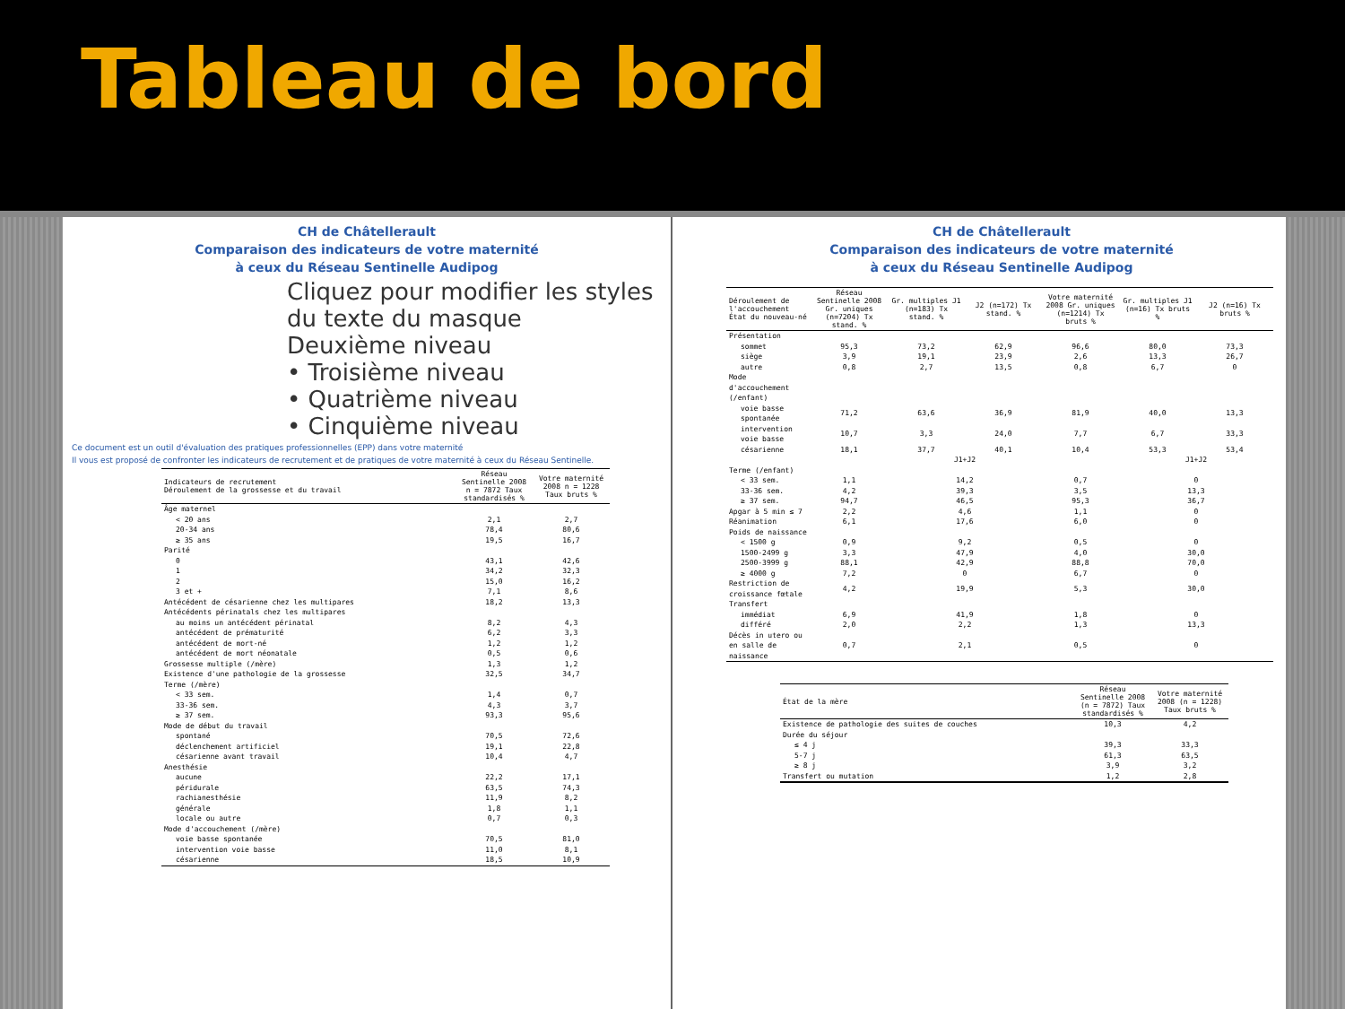Tableau de bord
CH de Châtellerault
Comparaison des indicateurs de votre maternité
à ceux du Réseau Sentinelle Audipog
Cliquez pour modifier les styles du texte du masque
Deuxième niveau
• Troisième niveau
• Quatrième niveau
• Cinquième niveau
Ce document est un outil d'évaluation des pratiques professionnelles (EPP) dans votre maternité
Il vous est proposé de confronter les indicateurs de recrutement et de pratiques de votre maternité à ceux du Réseau Sentinelle.
| Indicateurs de recrutement Déroulement de la grossesse et du travail | Réseau Sentinelle 2008 n = 7872 Taux standardisés % | Votre maternité 2008 n = 1228 Taux bruts % |
| --- | --- | --- |
| Âge maternel | | |
| < 20 ans | 2,1 | 2,7 |
| 20-34 ans | 78,4 | 80,6 |
| ≥ 35 ans | 19,5 | 16,7 |
| Parité | | |
| 0 | 43,1 | 42,6 |
| 1 | 34,2 | 32,3 |
| 2 | 15,0 | 16,2 |
| 3 et + | 7,1 | 8,6 |
| Antécédent de césarienne chez les multipares | 18,2 | 13,3 |
| Antécédents périnatals chez les multipares | | |
| au moins un antécédent périnatal | 8,2 | 4,3 |
| antécédent de prématurité | 6,2 | 3,3 |
| antécédent de mort-né | 1,2 | 1,2 |
| antécédent de mort néonatale | 0,5 | 0,6 |
| Grossesse multiple (/mère) | 1,3 | 1,2 |
| Existence d'une pathologie de la grossesse | 32,5 | 34,7 |
| Terme (/mère) | | |
| < 33 sem. | 1,4 | 0,7 |
| 33-36 sem. | 4,3 | 3,7 |
| ≥ 37 sem. | 93,3 | 95,6 |
| Mode de début du travail | | |
| spontané | 70,5 | 72,6 |
| déclenchement artificiel | 19,1 | 22,8 |
| césarienne avant travail | 10,4 | 4,7 |
| Anesthésie | | |
| aucune | 22,2 | 17,1 |
| péridurale | 63,5 | 74,3 |
| rachianesthésie | 11,9 | 8,2 |
| générale | 1,8 | 1,1 |
| locale ou autre | 0,7 | 0,3 |
| Mode d'accouchement (/mère) | | |
| voie basse spontanée | 70,5 | 81,0 |
| intervention voie basse | 11,0 | 8,1 |
| césarienne | 18,5 | 10,9 |
CH de Châtellerault
Comparaison des indicateurs de votre maternité
à ceux du Réseau Sentinelle Audipog
| Déroulement de l'accouchement État du nouveau-né | Réseau Sentinelle 2008 Gr. uniques (n=7204) Tx stand. % | Gr. multiples J1 (n=183) Tx stand. % | J2 (n=172) Tx stand. % | Votre maternité 2008 Gr. uniques (n=1214) Tx bruts % | Gr. multiples J1 (n=16) Tx bruts % | J2 (n=16) Tx bruts % |
| --- | --- | --- | --- | --- | --- | --- |
| Présentation | | | | | | |
| sommet | 95,3 | 73,2 | 62,9 | 96,6 | 80,0 | 73,3 |
| siège | 3,9 | 19,1 | 23,9 | 2,6 | 13,3 | 26,7 |
| autre | 0,8 | 2,7 | 13,5 | 0,8 | 6,7 | 0 |
| Mode d'accouchement (/enfant) | | | | | | |
| voie basse spontanée | 71,2 | 63,6 | 36,9 | 81,9 | 40,0 | 13,3 |
| intervention voie basse | 10,7 | 3,3 | 24,0 | 7,7 | 6,7 | 33,3 |
| césarienne | 18,1 | 37,7 | 40,1 | 10,4 | 53,3 | 53,4 |
| | | J1+J2 | | | J1+J2 | |
| Terme (/enfant) | | | | | | |
| < 33 sem. | 1,1 | 14,2 | | 0,7 | 0 | |
| 33-36 sem. | 4,2 | 39,3 | | 3,5 | 13,3 | |
| ≥ 37 sem. | 94,7 | 46,5 | | 95,3 | 36,7 | |
| Apgar à 5 min ≤ 7 | 2,2 | 4,6 | | 1,1 | 0 | |
| Réanimation | 6,1 | 17,6 | | 6,0 | 0 | |
| Poids de naissance | | | | | | |
| < 1500 g | 0,9 | 9,2 | | 0,5 | 0 | |
| 1500-2499 g | 3,3 | 47,9 | | 4,0 | 30,0 | |
| 2500-3999 g | 88,1 | 42,9 | | 88,8 | 70,0 | |
| ≥ 4000 g | 7,2 | 0 | | 6,7 | 0 | |
| Restriction de croissance fœtale | 4,2 | 19,9 | | 5,3 | 30,0 | |
| Transfert | | | | | | |
| immédiat | 6,9 | 41,9 | | 1,8 | 0 | |
| différé | 2,0 | 2,2 | | 1,3 | 13,3 | |
| Décès in utero ou en salle de naissance | 0,7 | 2,1 | | 0,5 | 0 | |
| État de la mère | Réseau Sentinelle 2008 (n = 7872) Taux standardisés % | Votre maternité 2008 (n = 1228) Taux bruts % |
| --- | --- | --- |
| Existence de pathologie des suites de couches | 10,3 | 4,2 |
| Durée du séjour | | |
| ≤ 4 j | 39,3 | 33,3 |
| 5-7 j | 61,3 | 63,5 |
| ≥ 8 j | 3,9 | 3,2 |
| Transfert ou mutation | 1,2 | 2,8 |